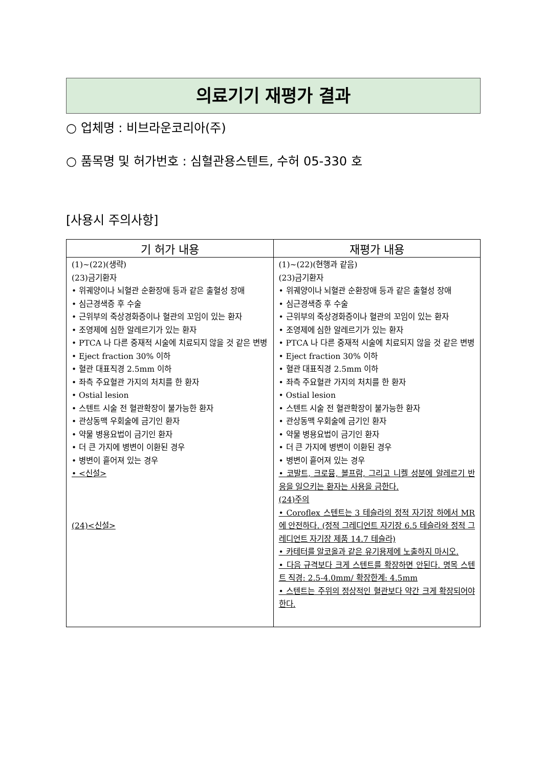의료기기 재평가 결과
○ 업체명 : 비브라운코리아(주)
○ 품목명 및 허가번호 : 심혈관용스텐트, 수허 05-330 호
[사용시 주의사항]
| 기 허가 내용 | 재평가 내용 |
| --- | --- |
| (1)~(22)(생략) (23)금기환자 • 위궤양이나 뇌혈관 순환장애 등과 같은 출혈성 장애 • 심근경색증 후 수술 • 근위부의 죽상경화증이나 혈관의 꼬임이 있는 환자 • 조영제에 심한 알레르기가 있는 환자 • PTCA 나 다른 중재적 시술에 치료되지 않을 것 같은 변병 • Eject fraction 30% 이하 • 혈관 대표직경 2.5mm 이하 • 좌측 주요혈관 가지의 처치를 한 환자 • Ostial lesion • 스텐트 시술 전 혈관확장이 불가능한 환자 • 관상동맥 우회술에 금기인 환자 • 약물 병용요법이 금기인 환자 • 더 큰 가지에 병변이 이환된 경우 • 병변이 흩어져 있는 경우 • <신설> (24)<신설> | (1)~(22)(현행과 같음) (23)금기환자 • 위궤양이나 뇌혈관 순환장애 등과 같은 출혈성 장애 • 심근경색증 후 수술 • 근위부의 죽상경화증이나 혈관의 꼬임이 있는 환자 • 조영제에 심한 알레르기가 있는 환자 • PTCA 나 다른 중재적 시술에 치료되지 않을 것 같은 변병 • Eject fraction 30% 이하 • 혈관 대표직경 2.5mm 이하 • 좌측 주요혈관 가지의 처치를 한 환자 • Ostial lesion • 스텐트 시술 전 혈관확장이 불가능한 환자 • 관상동맥 우회술에 금기인 환자 • 약물 병용요법이 금기인 환자 • 더 큰 가지에 병변이 이환된 경우 • 병변이 흩어져 있는 경우 • 코발트, 크로뮴, 볼프람, 그리고 니켈 성분에 알레르기 반응을 일으키는 환자는 사용을 금한다. (24)주의 • Coroflex 스텐트는 3 테슬라의 정적 자기장 하에서 MR 에 안전하다. (정적 그레디언트 자기장 6.5 테슬라와 정적 그레디언트 자기장 제품 14.7 테슬라) • 카테터를 알코올과 같은 유기용제에 노출하지 마시오. • 다음 규격보다 크게 스텐트를 확장하면 안된다. 명목 스텐트 직경: 2.5-4.0mm/ 확장한계: 4.5mm • 스텐트는 주위의 정상적인 혈관보다 약간 크게 확장되어야 한다. |